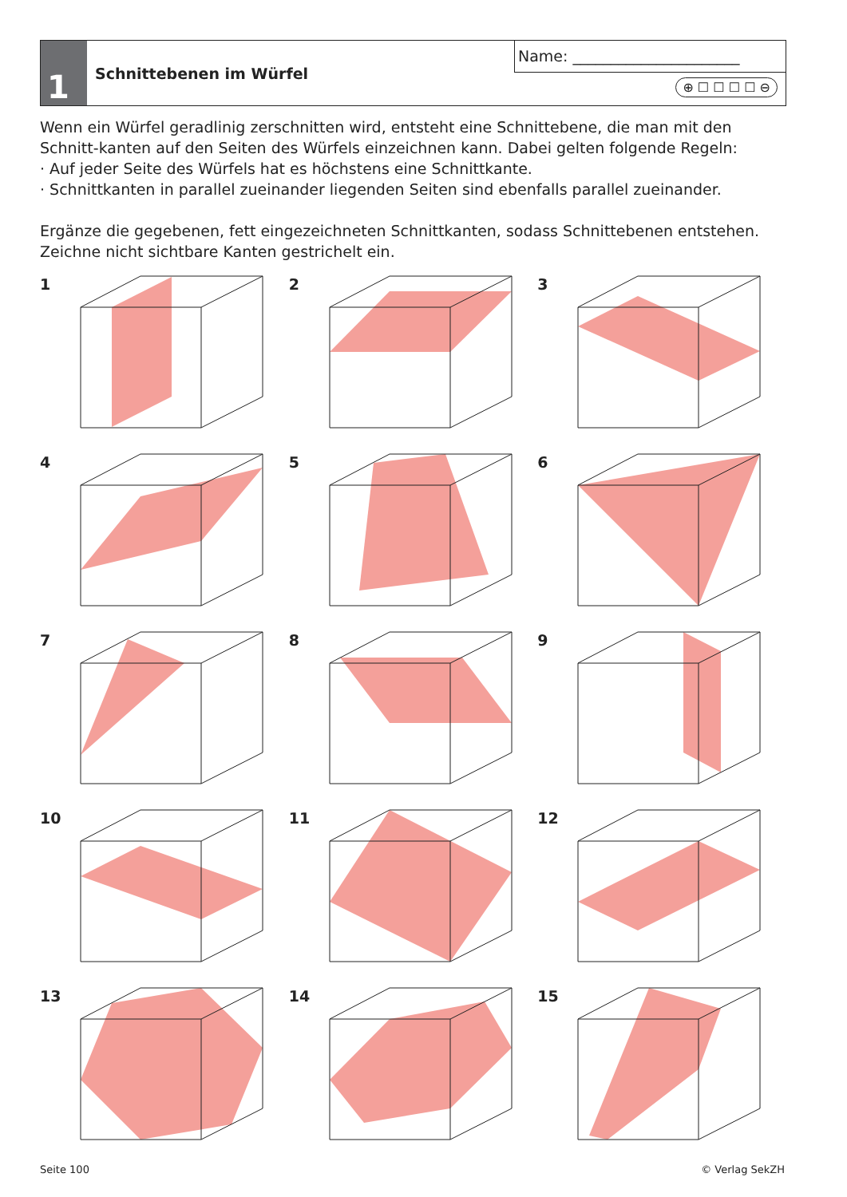1
Schnittebenen im Würfel
Name: ______________________
⊕ ☐ ☐ ☐ ☐ ⊖
Wenn ein Würfel geradlinig zerschnitten wird, entsteht eine Schnittebene, die man mit den Schnitt-kanten auf den Seiten des Würfels einzeichnen kann. Dabei gelten folgende Regeln:
· Auf jeder Seite des Würfels hat es höchstens eine Schnittkante.
· Schnittkanten in parallel zueinander liegenden Seiten sind ebenfalls parallel zueinander.
Ergänze die gegebenen, fett eingezeichneten Schnittkanten, sodass Schnittebenen entstehen.
Zeichne nicht sichtbare Kanten gestrichelt ein.
1
2
3
4
5
6
7
8
9
10
11
12
13
14
15
Seite 100 © Verlag SekZH